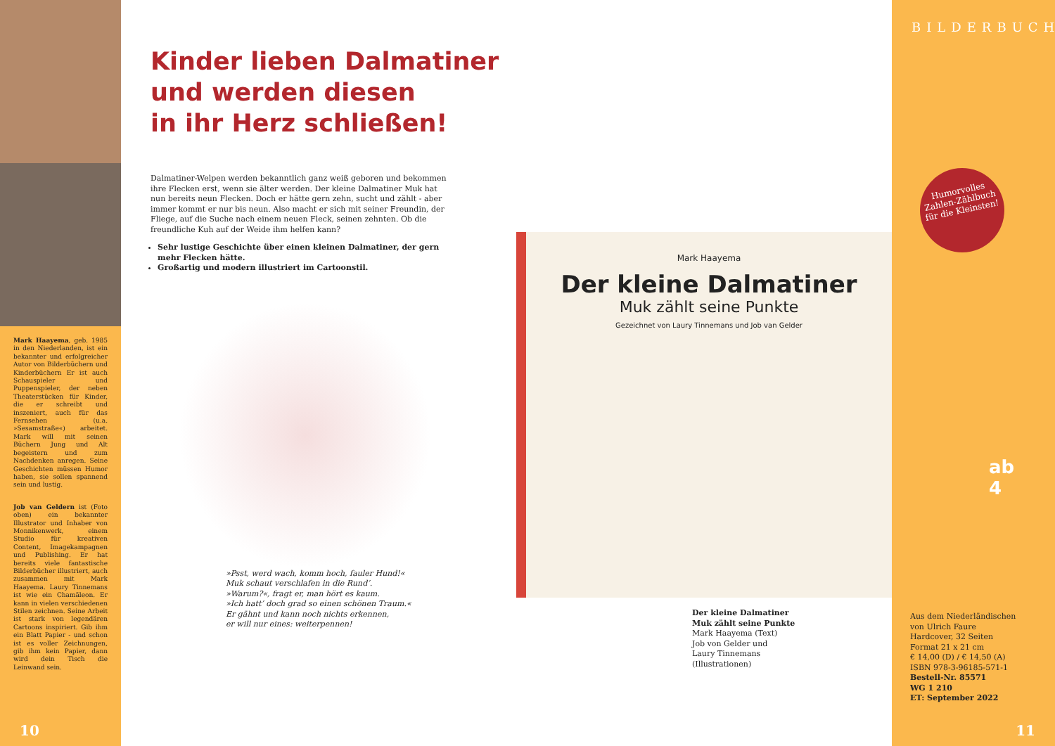Mark Haayema, geb. 1985 in den Niederlanden, ist ein bekannter und erfolgreicher Autor von Bilderbüchern und Kinderbüchern Er ist auch Schauspieler und Puppenspieler, der neben Theaterstücken für Kinder, die er schreibt und inszeniert, auch für das Fernsehen (u.a. »Sesamstraße«) arbeitet. Mark will mit seinen Büchern Jung und Alt begeistern und zum Nachdenken anregen. Seine Geschichten müssen Humor haben, sie sollen spannend sein und lustig.
Job van Geldern ist (Foto oben) ein bekannter Illustrator und Inhaber von Monnikenwerk, einem Studio für kreativen Content, Imagekampagnen und Publishing. Er hat bereits viele fantastische Bilderbücher illustriert, auch zusammen mit Mark Haayema. Laury Tinnemans ist wie ein Chamäleon. Er kann in vielen verschiedenen Stilen zeichnen. Seine Arbeit ist stark von legendären Cartoons inspiriert. Gib ihm ein Blatt Papier - und schon ist es voller Zeichnungen, gib ihm kein Papier, dann wird dein Tisch die Leinwand sein.
10
Kinder lieben Dalmatiner
und werden diesen
in ihr Herz schließen!
Dalmatiner-Welpen werden bekanntlich ganz weiß geboren und bekommen ihre Flecken erst, wenn sie älter werden. Der kleine Dalmatiner Muk hat nun bereits neun Flecken. Doch er hätte gern zehn, sucht und zählt - aber immer kommt er nur bis neun. Also macht er sich mit seiner Freundin, der Fliege, auf die Suche nach einem neuen Fleck, seinen zehnten. Ob die freundliche Kuh auf der Weide ihm helfen kann?
Sehr lustige Geschichte über einen kleinen Dalmatiner, der gern mehr Flecken hätte.
Großartig und modern illustriert im Cartoonstil.
»Psst, werd wach, komm hoch, fauler Hund!«
Muk schaut verschlafen in die Rund’.
»Warum?«, fragt er, man hört es kaum.
»Ich hatt’ doch grad so einen schönen Traum.«
Er gähnt und kann noch nichts erkennen,
er will nur eines: weiterpennen!
Mark Haayema
Der kleine Dalmatiner
Muk zählt seine Punkte
Gezeichnet von Laury Tinnemans und Job van Gelder
Der kleine Dalmatiner
Muk zählt seine Punkte
Mark Haayema (Text)
Job von Gelder und
Laury Tinnemans
(Illustrationen)
BILDERBUCH
Humorvolles Zahlen-Zählbuch für die Kleinsten!
ab
4
Aus dem Niederländischen
von Ulrich Faure
Hardcover, 32 Seiten
Format 21 x 21 cm
€ 14,00 (D) / € 14,50 (A)
ISBN 978-3-96185-571-1
Bestell-Nr. 85571
WG 1 210
ET: September 2022
11